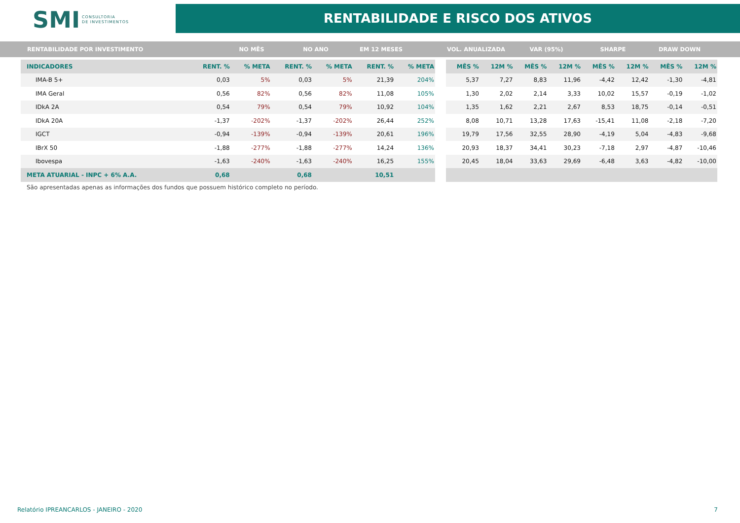SMI CONSULTORIA
DE INVESTIMENTOS
RENTABILIDADE E RISCO DOS ATIVOS
RENTABILIDADE POR INVESTIMENTO NO MÊS NO ANO EM 12 MESES VOL. ANUALIZADA VAR (95%) SHARPE DRAW DOWN
| INDICADORES | RENT. % | % META | RENT. % | % META | RENT. % | % META |
| --- | --- | --- | --- | --- | --- | --- |
| IMA-B 5+ | 0,03 | 5% | 0,03 | 5% | 21,39 | 204% |
| IMA Geral | 0,56 | 82% | 0,56 | 82% | 11,08 | 105% |
| IDkA 2A | 0,54 | 79% | 0,54 | 79% | 10,92 | 104% |
| IDkA 20A | -1,37 | -202% | -1,37 | -202% | 26,44 | 252% |
| IGCT | -0,94 | -139% | -0,94 | -139% | 20,61 | 196% |
| IBrX 50 | -1,88 | -277% | -1,88 | -277% | 14,24 | 136% |
| Ibovespa | -1,63 | -240% | -1,63 | -240% | 16,25 | 155% |
| META ATUARIAL - INPC + 6% A.A. | 0,68 | | 0,68 | | 10,51 | |
| MÊS % | 12M % | MÊS % | 12M % | MÊS % | 12M % | MÊS % | 12M % |
| --- | --- | --- | --- | --- | --- | --- | --- |
| 5,37 | 7,27 | 8,83 | 11,96 | -4,42 | 12,42 | -1,30 | -4,81 |
| 1,30 | 2,02 | 2,14 | 3,33 | 10,02 | 15,57 | -0,19 | -1,02 |
| 1,35 | 1,62 | 2,21 | 2,67 | 8,53 | 18,75 | -0,14 | -0,51 |
| 8,08 | 10,71 | 13,28 | 17,63 | -15,41 | 11,08 | -2,18 | -7,20 |
| 19,79 | 17,56 | 32,55 | 28,90 | -4,19 | 5,04 | -4,83 | -9,68 |
| 20,93 | 18,37 | 34,41 | 30,23 | -7,18 | 2,97 | -4,87 | -10,46 |
| 20,45 | 18,04 | 33,63 | 29,69 | -6,48 | 3,63 | -4,82 | -10,00 |
São apresentadas apenas as informações dos fundos que possuem histórico completo no período.
Relatório IPREANCARLOS - JANEIRO - 2020 7